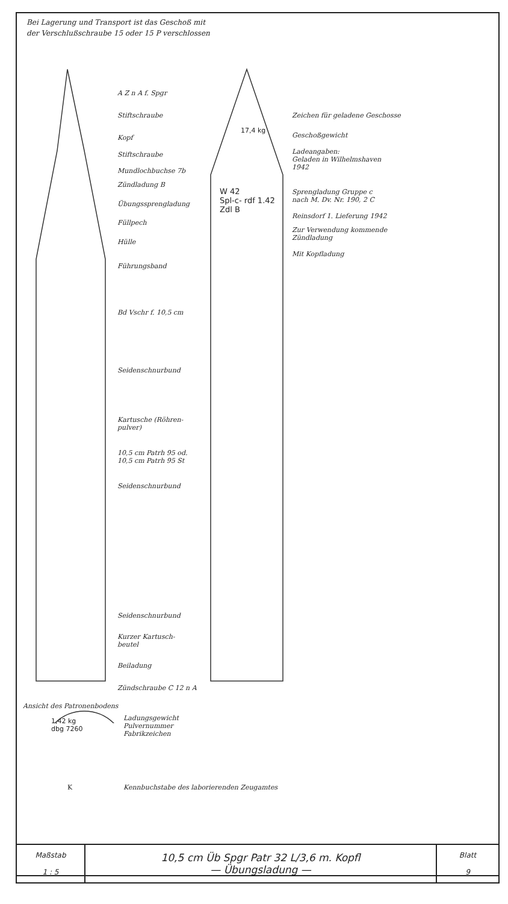Bei Lagerung und Transport ist das Geschoß mit
der Verschlußschraube 15 oder 15 P verschlossen
A Z n A f. Spgr
Stiftschraube
Kopf
Stiftschraube
Mundlochbuchse 7b
Zündladung B
Übungssprengladung
Füllpech
Hülle
Führungsband
Bd Vschr f. 10,5 cm
Seidenschnurbund
Kartusche (Röhren-
pulver)
10,5 cm Patrh 95 od.
10,5 cm Patrh 95 St
Seidenschnurbund
Seidenschnurbund
Kurzer Kartusch-
beutel
Beiladung
Zündschraube C 12 n A
17,4 kg
W 42
Spl-c- rdf 1.42
Zdl B
Zeichen für geladene Geschosse
Geschoßgewicht
Ladeangaben:
Geladen in Wilhelmshaven
1942
Sprengladung Gruppe c
nach M. Dv. Nr. 190, 2 C
Reinsdorf 1. Lieferung 1942
Zur Verwendung kommende
Zündladung
Mit Kopfladung
Ansicht des Patronenbodens
1,42 kg
dbg 7260
Ladungsgewicht
Pulvernummer
Fabrikzeichen
K Kennbuchstabe des laborierenden Zeugamtes
| Maßstab 1 : 5 | 10,5 cm Üb Spgr Patr 32 L/3,6 m. Kopfl — Übungsladung — | Blatt 9 |